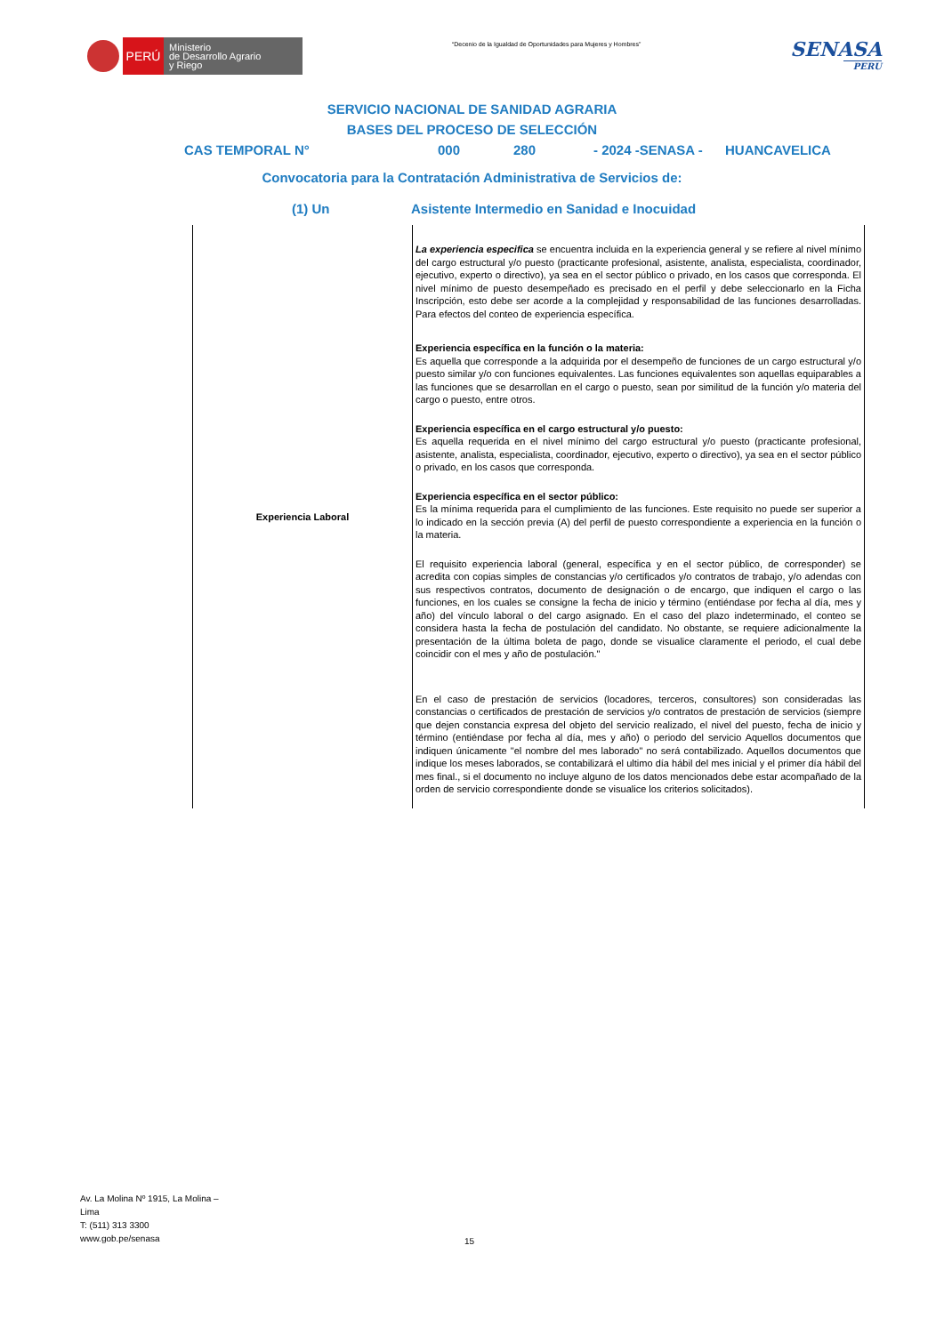PERÚ
Ministerio
de Desarrollo Agrario
y Riego
“Decenio de la Igualdad de Oportunidades para Mujeres y Hombres”
SENASA
PERU
SERVICIO NACIONAL DE SANIDAD AGRARIA
BASES DEL PROCESO DE SELECCIÓN
CAS TEMPORAL N° 000 280 - 2024 -SENASA - HUANCAVELICA
Convocatoria para la Contratación Administrativa de Servicios de:
(1) Un Asistente Intermedio en Sanidad e Inocuidad
| Experiencia Laboral | La experiencia especifica se encuentra incluida en la experiencia general y se refiere al nivel mínimo del cargo estructural y/o puesto (practicante profesional, asistente, analista, especialista, coordinador, ejecutivo, experto o directivo), ya sea en el sector público o privado, en los casos que corresponda. El nivel mínimo de puesto desempeñado es precisado en el perfil y debe seleccionarlo en la Ficha Inscripción, esto debe ser acorde a la complejidad y responsabilidad de las funciones desarrolladas. Para efectos del conteo de experiencia específica. Experiencia específica en la función o la materia: Es aquella que corresponde a la adquirida por el desempeño de funciones de un cargo estructural y/o puesto similar y/o con funciones equivalentes. Las funciones equivalentes son aquellas equiparables a las funciones que se desarrollan en el cargo o puesto, sean por similitud de la función y/o materia del cargo o puesto, entre otros. Experiencia específica en el cargo estructural y/o puesto: Es aquella requerida en el nivel mínimo del cargo estructural y/o puesto (practicante profesional, asistente, analista, especialista, coordinador, ejecutivo, experto o directivo), ya sea en el sector público o privado, en los casos que corresponda. Experiencia específica en el sector público: Es la mínima requerida para el cumplimiento de las funciones. Este requisito no puede ser superior a lo indicado en la sección previa (A) del perfil de puesto correspondiente a experiencia en la función o la materia. El requisito experiencia laboral (general, específica y en el sector público, de corresponder) se acredita con copias simples de constancias y/o certificados y/o contratos de trabajo, y/o adendas con sus respectivos contratos, documento de designación o de encargo, que indiquen el cargo o las funciones, en los cuales se consigne la fecha de inicio y término (entiéndase por fecha al día, mes y año) del vínculo laboral o del cargo asignado. En el caso del plazo indeterminado, el conteo se considera hasta la fecha de postulación del candidato. No obstante, se requiere adicionalmente la presentación de la última boleta de pago, donde se visualice claramente el periodo, el cual debe coincidir con el mes y año de postulación." En el caso de prestación de servicios (locadores, terceros, consultores) son consideradas las constancias o certificados de prestación de servicios y/o contratos de prestación de servicios (siempre que dejen constancia expresa del objeto del servicio realizado, el nivel del puesto, fecha de inicio y término (entiéndase por fecha al día, mes y año) o periodo del servicio Aquellos documentos que indiquen únicamente "el nombre del mes laborado" no será contabilizado. Aquellos documentos que indique los meses laborados, se contabilizará el ultimo día hábil del mes inicial y el primer día hábil del mes final., si el documento no incluye alguno de los datos mencionados debe estar acompañado de la orden de servicio correspondiente donde se visualice los criterios solicitados). |
Av. La Molina Nº 1915, La Molina –
Lima
T: (511) 313 3300
www.gob.pe/senasa
15